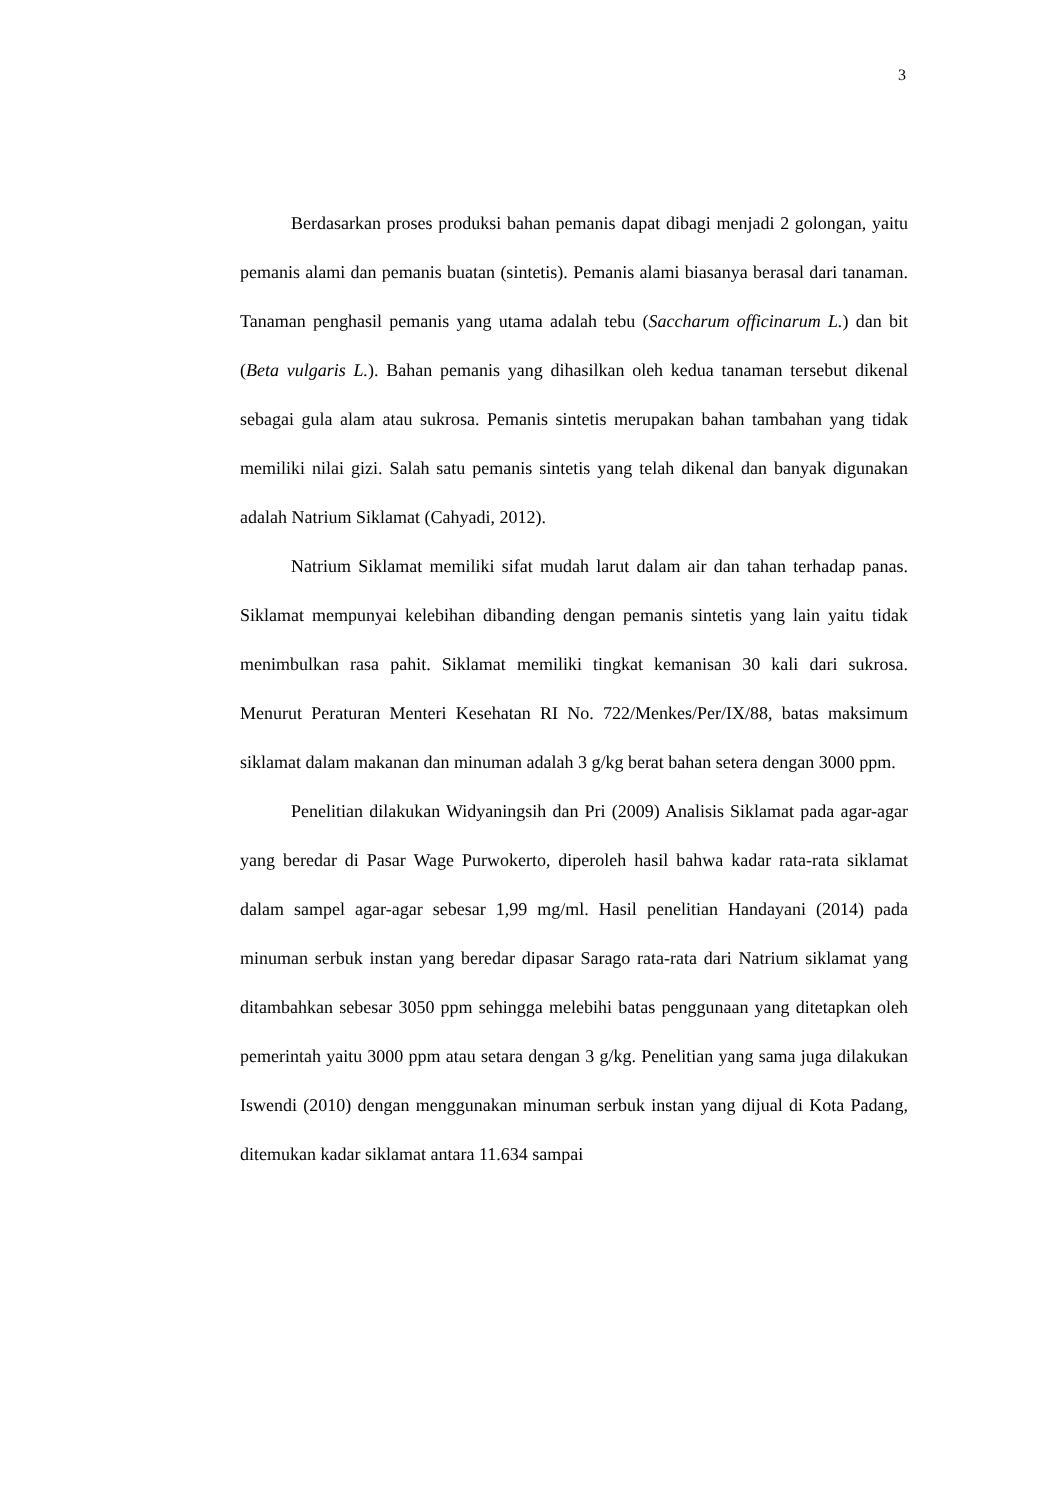3
Berdasarkan proses produksi bahan pemanis dapat dibagi menjadi 2 golongan, yaitu pemanis alami dan pemanis buatan (sintetis). Pemanis alami biasanya berasal dari tanaman. Tanaman penghasil pemanis yang utama adalah tebu (Saccharum officinarum L.) dan bit (Beta vulgaris L.). Bahan pemanis yang dihasilkan oleh kedua tanaman tersebut dikenal sebagai gula alam atau sukrosa. Pemanis sintetis merupakan bahan tambahan yang tidak memiliki nilai gizi. Salah satu pemanis sintetis yang telah dikenal dan banyak digunakan adalah Natrium Siklamat (Cahyadi, 2012).
Natrium Siklamat memiliki sifat mudah larut dalam air dan tahan terhadap panas. Siklamat mempunyai kelebihan dibanding dengan pemanis sintetis yang lain yaitu tidak menimbulkan rasa pahit. Siklamat memiliki tingkat kemanisan 30 kali dari sukrosa. Menurut Peraturan Menteri Kesehatan RI No. 722/Menkes/Per/IX/88, batas maksimum siklamat dalam makanan dan minuman adalah 3 g/kg berat bahan setera dengan 3000 ppm.
Penelitian dilakukan Widyaningsih dan Pri (2009) Analisis Siklamat pada agar-agar yang beredar di Pasar Wage Purwokerto, diperoleh hasil bahwa kadar rata-rata siklamat dalam sampel agar-agar sebesar 1,99 mg/ml. Hasil penelitian Handayani (2014) pada minuman serbuk instan yang beredar dipasar Sarago rata-rata dari Natrium siklamat yang ditambahkan sebesar 3050 ppm sehingga melebihi batas penggunaan yang ditetapkan oleh pemerintah yaitu 3000 ppm atau setara dengan 3 g/kg. Penelitian yang sama juga dilakukan Iswendi (2010) dengan menggunakan minuman serbuk instan yang dijual di Kota Padang, ditemukan kadar siklamat antara 11.634 sampai